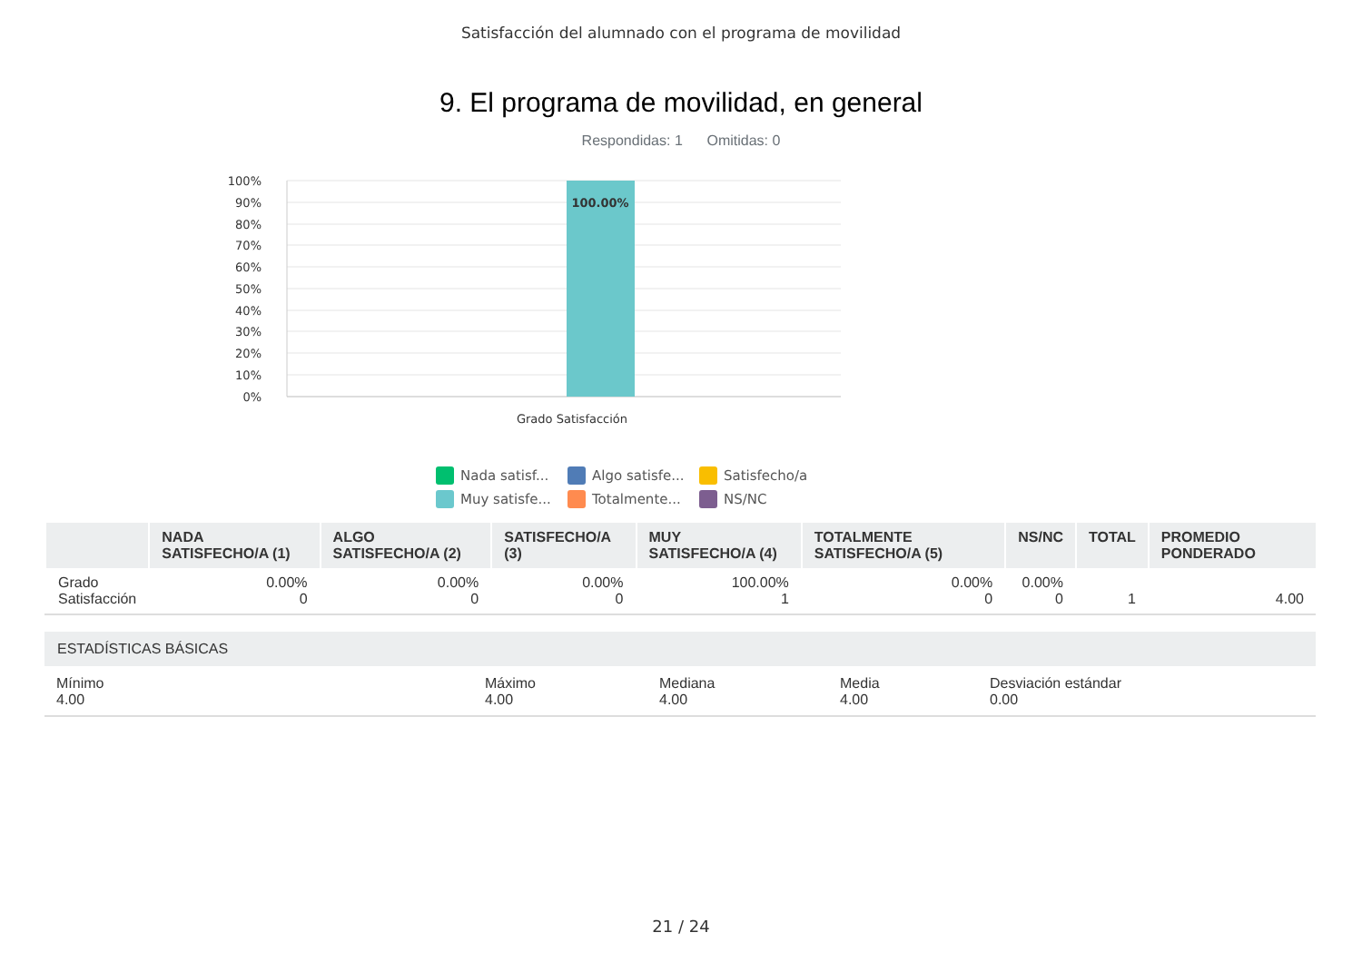Satisfacción del alumnado con el programa de movilidad
9. El programa de movilidad, en general
Respondidas: 1 Omitidas: 0
100.00%
100%
90%
80%
70%
60%
50%
40%
30%
20%
10%
0%
Grado Satisfacción
Nada satisf... Algo satisfe... Satisfecho/a Muy satisfe... Totalmente... NS/NC
| | NADA SATISFECHO/A (1) | ALGO SATISFECHO/A (2) | SATISFECHO/A (3) | MUY SATISFECHO/A (4) | TOTALMENTE SATISFECHO/A (5) | NS/NC | TOTAL | PROMEDIO PONDERADO |
| --- | --- | --- | --- | --- | --- | --- | --- | --- |
| Grado Satisfacción | 0.00% 0 | 0.00% 0 | 0.00% 0 | 100.00% 1 | 0.00% 0 | 0.00% 0 | 1 | 4.00 |
ESTADÍSTICAS BÁSICAS
Mínimo
4.00
Máximo
4.00
Mediana
4.00
Media
4.00
Desviación estándar
0.00
21 / 24